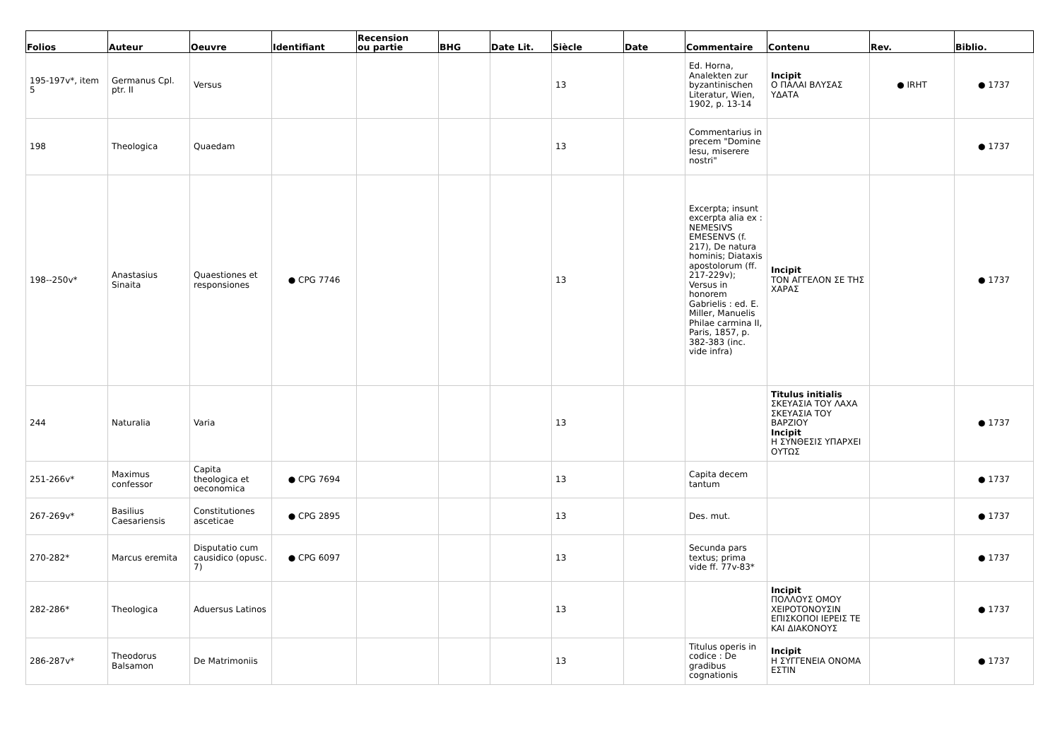| Folios | Auteur | Oeuvre | Identifiant | Recension ou partie | BHG | Date Lit. | Siècle | Date | Commentaire | Contenu | Rev. | Biblio. |
| --- | --- | --- | --- | --- | --- | --- | --- | --- | --- | --- | --- | --- |
| 195-197v*, item 5 | Germanus Cpl. ptr. II | Versus | | | | | 13 | | Ed. Horna, Analekten zur byzantinischen Literatur, Wien, 1902, p. 13-14 | Incipit Ο ΠΑΛΑΙ ΒΛΥΣΑΣ ΥΔΑΤΑ | ● IRHT | ● 1737 |
| 198 | Theologica | Quaedam | | | | | 13 | | Commentarius in precem "Domine Iesu, miserere nostri" | | | ● 1737 |
| 198--250v* | Anastasius Sinaita | Quaestiones et responsiones | ● CPG 7746 | | | | 13 | | Excerpta; insunt excerpta alia ex : NEMESIVS EMESENVS (f. 217), De natura hominis; Diataxis apostolorum (ff. 217-229v); Versus in honorem Gabrielis : ed. E. Miller, Manuelis Philae carmina II, Paris, 1857, p. 382-383 (inc. vide infra) | Incipit ΤΟΝ ΑΓΓΕΛΟΝ ΣΕ ΤΗΣ ΧΑΡΑΣ | | ● 1737 |
| 244 | Naturalia | Varia | | | | | 13 | | | Titulus initialis ΣΚΕΥΑΣΙΑ ΤΟΥ ΛΑΧΑ ΣΚΕΥΑΣΙΑ ΤΟΥ ΒΑΡΖΙΟΥ Incipit Η ΣΥΝΘΕΣΙΣ ΥΠΑΡΧΕΙ ΟΥΤΩΣ | | ● 1737 |
| 251-266v* | Maximus confessor | Capita theologica et oeconomica | ● CPG 7694 | | | | 13 | | Capita decem tantum | | | ● 1737 |
| 267-269v* | Basilius Caesariensis | Constitutiones asceticae | ● CPG 2895 | | | | 13 | | Des. mut. | | | ● 1737 |
| 270-282* | Marcus eremita | Disputatio cum causidico (opusc. 7) | ● CPG 6097 | | | | 13 | | Secunda pars textus; prima vide ff. 77v-83* | | | ● 1737 |
| 282-286* | Theologica | Aduersus Latinos | | | | | 13 | | | Incipit ΠΟΛΛΟΥΣ ΟΜΟΥ ΧΕΙΡΟΤΟΝΟΥΣΙΝ ΕΠΙΣΚΟΠΟΙ ΙΕΡΕΙΣ ΤΕ ΚΑΙ ΔΙΑΚΟΝΟΥΣ | | ● 1737 |
| 286-287v* | Theodorus Balsamon | De Matrimoniis | | | | | 13 | | Titulus operis in codice : De gradibus cognationis | Incipit Η ΣΥΓΓΕΝΕΙΑ ΟΝΟΜΑ ΕΣΤΙΝ | | ● 1737 |